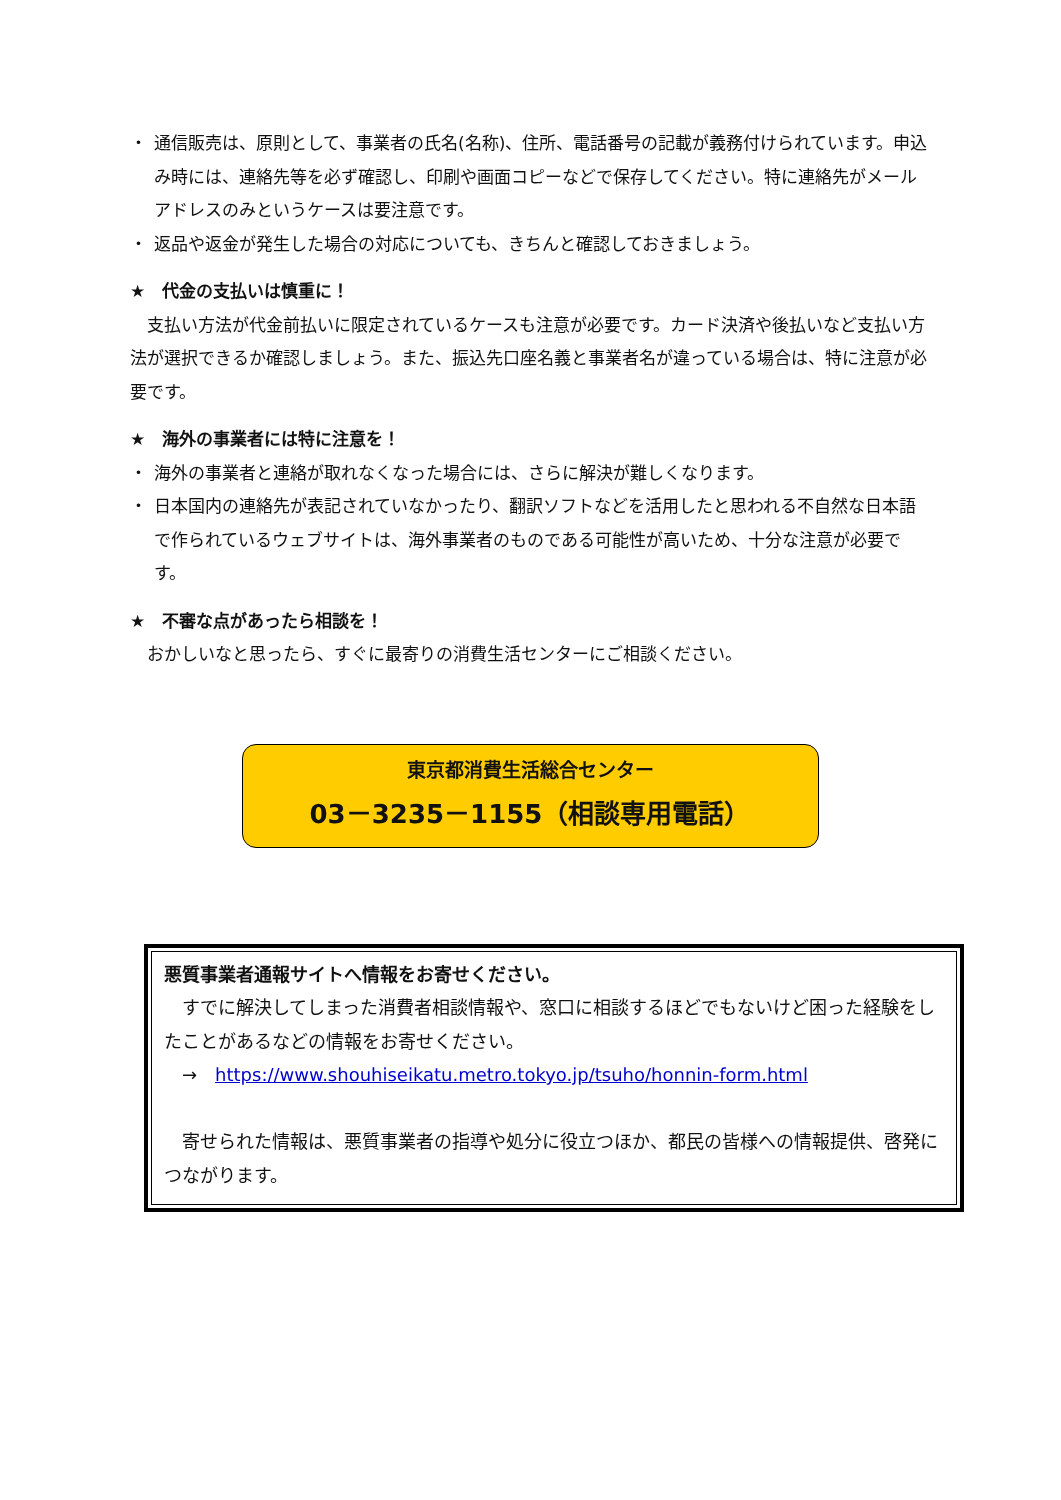・ 通信販売は、原則として、事業者の氏名(名称)、住所、電話番号の記載が義務付けられています。申込み時には、連絡先等を必ず確認し、印刷や画面コピーなどで保存してください。特に連絡先がメールアドレスのみというケースは要注意です。
・ 返品や返金が発生した場合の対応についても、きちんと確認しておきましょう。
★　代金の支払いは慎重に！
　支払い方法が代金前払いに限定されているケースも注意が必要です。カード決済や後払いなど支払い方法が選択できるか確認しましょう。また、振込先口座名義と事業者名が違っている場合は、特に注意が必要です。
★　海外の事業者には特に注意を！
・ 海外の事業者と連絡が取れなくなった場合には、さらに解決が難しくなります。
・ 日本国内の連絡先が表記されていなかったり、翻訳ソフトなどを活用したと思われる不自然な日本語で作られているウェブサイトは、海外事業者のものである可能性が高いため、十分な注意が必要です。
★　不審な点があったら相談を！
　おかしいなと思ったら、すぐに最寄りの消費生活センターにご相談ください。
東京都消費生活総合センター
03－3235－1155（相談専用電話）
悪質事業者通報サイトへ情報をお寄せください。
　すでに解決してしまった消費者相談情報や、窓口に相談するほどでもないけど困った経験をしたことがあるなどの情報をお寄せください。
　→　https://www.shouhiseikatu.metro.tokyo.jp/tsuho/honnin-form.html
　寄せられた情報は、悪質事業者の指導や処分に役立つほか、都民の皆様への情報提供、啓発につながります。